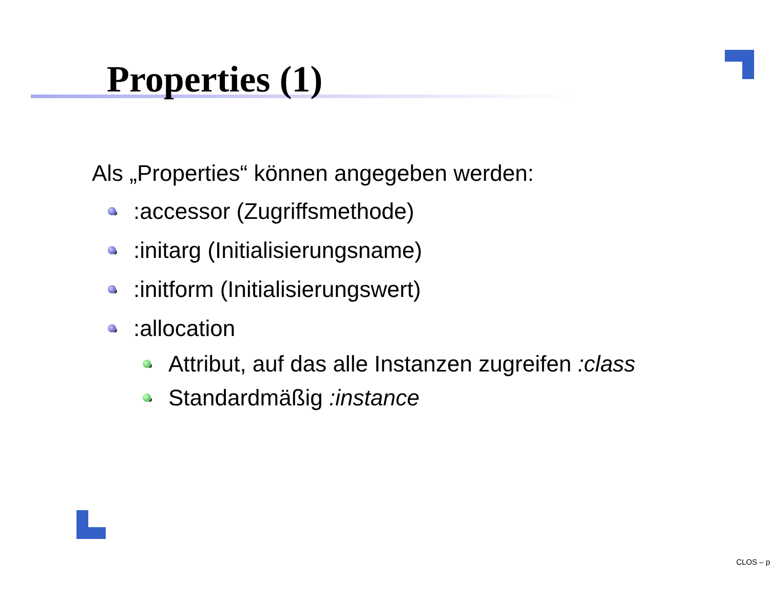Properties (1)
Als „Properties“ können angegeben werden:
:accessor (Zugriffsmethode)
:initarg (Initialisierungsname)
:initform (Initialisierungswert)
:allocation
Attribut, auf das alle Instanzen zugreifen :class
Standardmäßig :instance
CLOS – p